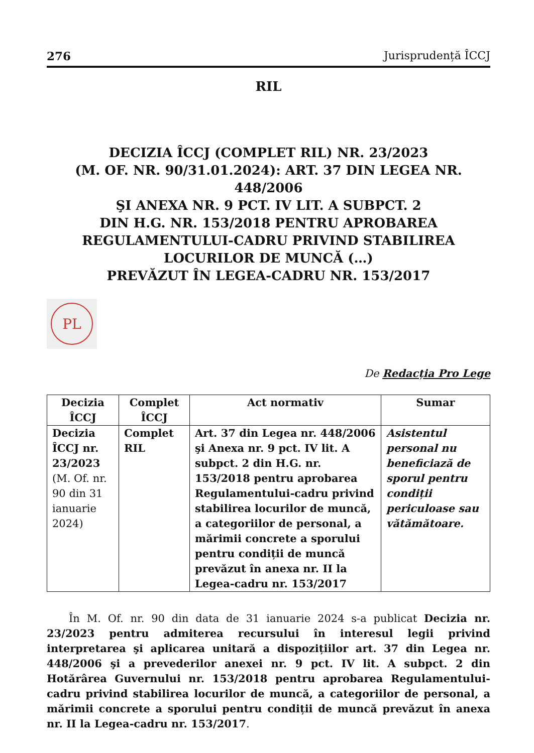276 Jurisprudență ÎCCJ
RIL
DECIZIA ÎCCJ (COMPLET RIL) NR. 23/2023
(M. OF. NR. 90/31.01.2024): ART. 37 DIN LEGEA NR. 448/2006
ŞI ANEXA NR. 9 PCT. IV LIT. A SUBPCT. 2
DIN H.G. NR. 153/2018 PENTRU APROBAREA
REGULAMENTULUI-CADRU PRIVIND STABILIREA
LOCURILOR DE MUNCĂ (…)
PREVĂZUT ÎN LEGEA-CADRU NR. 153/2017
PL
De Redacția Pro Lege
| Decizia ÎCCJ | Complet ÎCCJ | Act normativ | Sumar |
| --- | --- | --- | --- |
| Decizia ÎCCJ nr. 23/2023 (M. Of. nr. 90 din 31 ianuarie 2024) | Complet RIL | Art. 37 din Legea nr. 448/2006 şi Anexa nr. 9 pct. IV lit. A subpct. 2 din H.G. nr. 153/2018 pentru aprobarea Regulamentului-cadru privind stabilirea locurilor de muncă, a categoriilor de personal, a mărimii concrete a sporului pentru condiții de muncă prevăzut în anexa nr. II la Legea-cadru nr. 153/2017 | Asistentul personal nu beneficiază de sporul pentru condiții periculoase sau vătămătoare. |
În M. Of. nr. 90 din data de 31 ianuarie 2024 s-a publicat Decizia nr. 23/2023 pentru admiterea recursului în interesul legii privind interpretarea şi aplicarea unitară a dispozițiilor art. 37 din Legea nr. 448/2006 şi a prevederilor anexei nr. 9 pct. IV lit. A subpct. 2 din Hotărârea Guvernului nr. 153/2018 pentru aprobarea Regulamentului-cadru privind stabilirea locurilor de muncă, a categoriilor de personal, a mărimii concrete a sporului pentru condiții de muncă prevăzut în anexa nr. II la Legea-cadru nr. 153/2017.